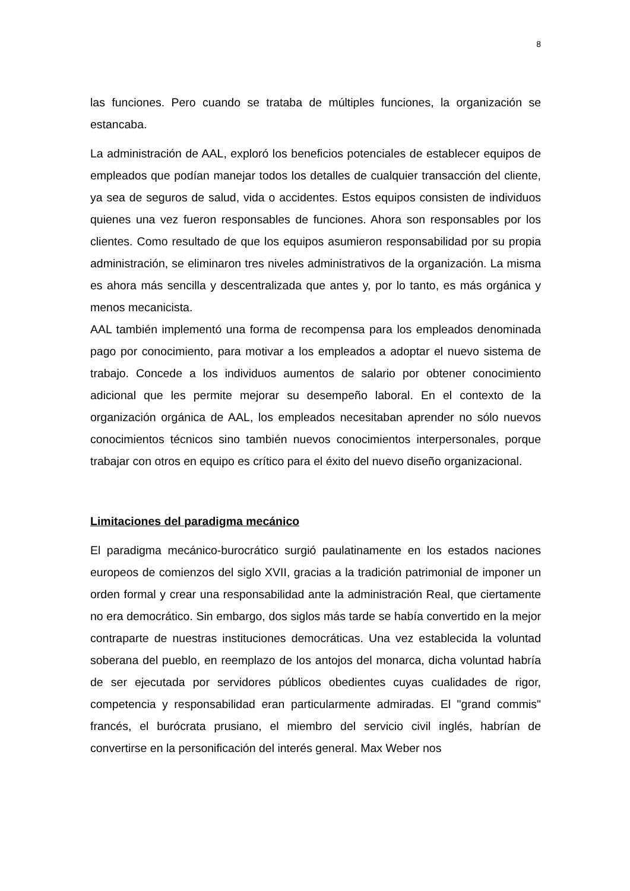8
las funciones. Pero cuando se trataba de múltiples funciones, la organización se estancaba.
La administración de AAL, exploró los beneficios potenciales de establecer equipos de empleados que podían manejar todos los detalles de cualquier transacción del cliente, ya sea de seguros de salud, vida o accidentes. Estos equipos consisten de individuos quienes una vez fueron responsables de funciones. Ahora son responsables por los clientes. Como resultado de que los equipos asumieron responsabilidad por su propia administración, se eliminaron tres niveles administrativos de la organización. La misma es ahora más sencilla y descentralizada que antes y, por lo tanto, es más orgánica y menos mecanicista.
AAL también implementó una forma de recompensa para los empleados denominada pago por conocimiento, para motivar a los empleados a adoptar el nuevo sistema de trabajo. Concede a los individuos aumentos de salario por obtener conocimiento adicional que les permite mejorar su desempeño laboral. En el contexto de la organización orgánica de AAL, los empleados necesitaban aprender no sólo nuevos conocimientos técnicos sino también nuevos conocimientos interpersonales, porque trabajar con otros en equipo es crítico para el éxito del nuevo diseño organizacional.
Limitaciones del paradigma mecánico
El paradigma mecánico-burocrático surgió paulatinamente en los estados naciones europeos de comienzos del siglo XVII, gracias a la tradición patrimonial de imponer un orden formal y crear una responsabilidad ante la administración Real, que ciertamente no era democrático. Sin embargo, dos siglos más tarde se había convertido en la mejor contraparte de nuestras instituciones democráticas. Una vez establecida la voluntad soberana del pueblo, en reemplazo de los antojos del monarca, dicha voluntad habría de ser ejecutada por servidores públicos obedientes cuyas cualidades de rigor, competencia y responsabilidad eran particularmente admiradas. El "grand commis" francés, el burócrata prusiano, el miembro del servicio civil inglés, habrían de convertirse en la personificación del interés general. Max Weber nos